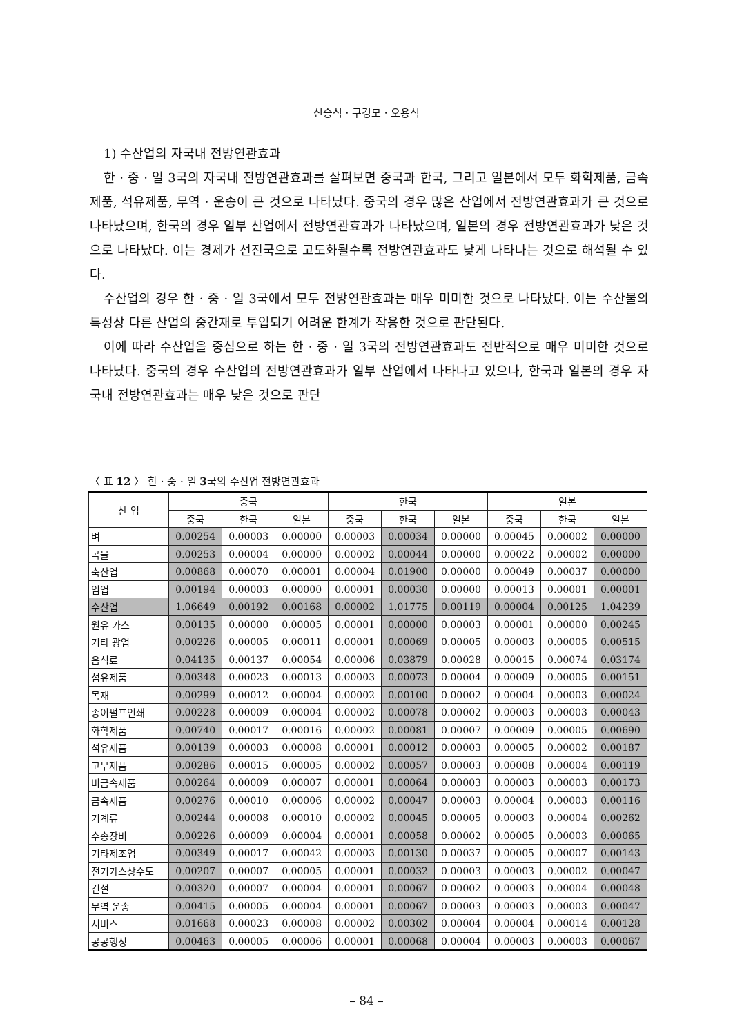신승식 · 구경모 · 오용식
1) 수산업의 자국내 전방연관효과
한 · 중 · 일 3국의 자국내 전방연관효과를 살펴보면 중국과 한국, 그리고 일본에서 모두 화학제품, 금속제품, 석유제품, 무역 · 운송이 큰 것으로 나타났다. 중국의 경우 많은 산업에서 전방연관효과가 큰 것으로 나타났으며, 한국의 경우 일부 산업에서 전방연관효과가 나타났으며, 일본의 경우 전방연관효과가 낮은 것으로 나타났다. 이는 경제가 선진국으로 고도화될수록 전방연관효과도 낮게 나타나는 것으로 해석될 수 있다.
수산업의 경우 한 · 중 · 일 3국에서 모두 전방연관효과는 매우 미미한 것으로 나타났다. 이는 수산물의 특성상 다른 산업의 중간재로 투입되기 어려운 한계가 작용한 것으로 판단된다.
이에 따라 수산업을 중심으로 하는 한 · 중 · 일 3국의 전방연관효과도 전반적으로 매우 미미한 것으로 나타났다. 중국의 경우 수산업의 전방연관효과가 일부 산업에서 나타나고 있으나, 한국과 일본의 경우 자국내 전방연관효과는 매우 낮은 것으로 판단
〈 표 12 〉 한 · 중 · 일 3국의 수산업 전방연관효과
| 산 업 | 중국 | | | 한국 | | | 일본 | | |
| --- | --- | --- | --- | --- | --- | --- | --- | --- | --- |
| | 중국 | 한국 | 일본 | 중국 | 한국 | 일본 | 중국 | 한국 | 일본 |
| 벼 | 0.00254 | 0.00003 | 0.00000 | 0.00003 | 0.00034 | 0.00000 | 0.00045 | 0.00002 | 0.00000 |
| 곡물 | 0.00253 | 0.00004 | 0.00000 | 0.00002 | 0.00044 | 0.00000 | 0.00022 | 0.00002 | 0.00000 |
| 축산업 | 0.00868 | 0.00070 | 0.00001 | 0.00004 | 0.01900 | 0.00000 | 0.00049 | 0.00037 | 0.00000 |
| 임업 | 0.00194 | 0.00003 | 0.00000 | 0.00001 | 0.00030 | 0.00000 | 0.00013 | 0.00001 | 0.00001 |
| 수산업 | 1.06649 | 0.00192 | 0.00168 | 0.00002 | 1.01775 | 0.00119 | 0.00004 | 0.00125 | 1.04239 |
| 원유 가스 | 0.00135 | 0.00000 | 0.00005 | 0.00001 | 0.00000 | 0.00003 | 0.00001 | 0.00000 | 0.00245 |
| 기타 광업 | 0.00226 | 0.00005 | 0.00011 | 0.00001 | 0.00069 | 0.00005 | 0.00003 | 0.00005 | 0.00515 |
| 음식료 | 0.04135 | 0.00137 | 0.00054 | 0.00006 | 0.03879 | 0.00028 | 0.00015 | 0.00074 | 0.03174 |
| 섬유제품 | 0.00348 | 0.00023 | 0.00013 | 0.00003 | 0.00073 | 0.00004 | 0.00009 | 0.00005 | 0.00151 |
| 목재 | 0.00299 | 0.00012 | 0.00004 | 0.00002 | 0.00100 | 0.00002 | 0.00004 | 0.00003 | 0.00024 |
| 종이펄프인쇄 | 0.00228 | 0.00009 | 0.00004 | 0.00002 | 0.00078 | 0.00002 | 0.00003 | 0.00003 | 0.00043 |
| 화학제품 | 0.00740 | 0.00017 | 0.00016 | 0.00002 | 0.00081 | 0.00007 | 0.00009 | 0.00005 | 0.00690 |
| 석유제품 | 0.00139 | 0.00003 | 0.00008 | 0.00001 | 0.00012 | 0.00003 | 0.00005 | 0.00002 | 0.00187 |
| 고무제품 | 0.00286 | 0.00015 | 0.00005 | 0.00002 | 0.00057 | 0.00003 | 0.00008 | 0.00004 | 0.00119 |
| 비금속제품 | 0.00264 | 0.00009 | 0.00007 | 0.00001 | 0.00064 | 0.00003 | 0.00003 | 0.00003 | 0.00173 |
| 금속제품 | 0.00276 | 0.00010 | 0.00006 | 0.00002 | 0.00047 | 0.00003 | 0.00004 | 0.00003 | 0.00116 |
| 기계류 | 0.00244 | 0.00008 | 0.00010 | 0.00002 | 0.00045 | 0.00005 | 0.00003 | 0.00004 | 0.00262 |
| 수송장비 | 0.00226 | 0.00009 | 0.00004 | 0.00001 | 0.00058 | 0.00002 | 0.00005 | 0.00003 | 0.00065 |
| 기타제조업 | 0.00349 | 0.00017 | 0.00042 | 0.00003 | 0.00130 | 0.00037 | 0.00005 | 0.00007 | 0.00143 |
| 전기가스상수도 | 0.00207 | 0.00007 | 0.00005 | 0.00001 | 0.00032 | 0.00003 | 0.00003 | 0.00002 | 0.00047 |
| 건설 | 0.00320 | 0.00007 | 0.00004 | 0.00001 | 0.00067 | 0.00002 | 0.00003 | 0.00004 | 0.00048 |
| 무역 운송 | 0.00415 | 0.00005 | 0.00004 | 0.00001 | 0.00067 | 0.00003 | 0.00003 | 0.00003 | 0.00047 |
| 서비스 | 0.01668 | 0.00023 | 0.00008 | 0.00002 | 0.00302 | 0.00004 | 0.00004 | 0.00014 | 0.00128 |
| 공공행정 | 0.00463 | 0.00005 | 0.00006 | 0.00001 | 0.00068 | 0.00004 | 0.00003 | 0.00003 | 0.00067 |
– 84 –